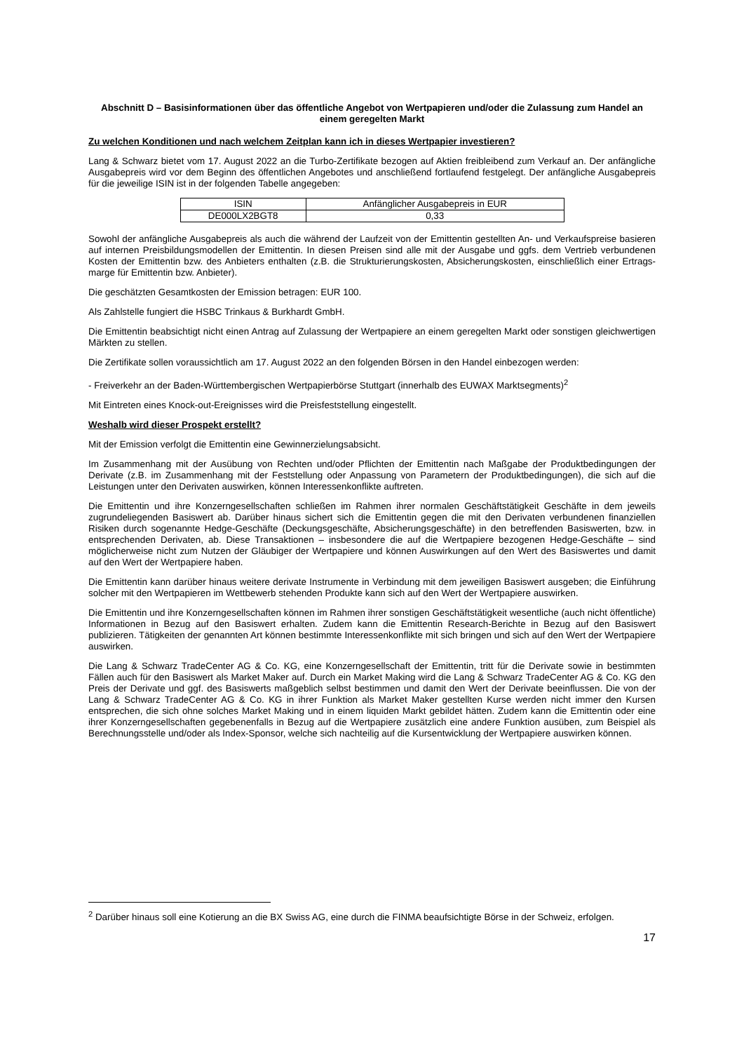Abschnitt D – Basisinformationen über das öffentliche Angebot von Wertpapieren und/oder die Zulassung zum Handel an einem geregelten Markt
Zu welchen Konditionen und nach welchem Zeitplan kann ich in dieses Wertpapier investieren?
Lang & Schwarz bietet vom 17. August 2022 an die Turbo-Zertifikate bezogen auf Aktien freibleibend zum Verkauf an. Der anfängliche Ausgabepreis wird vor dem Beginn des öffentlichen Angebotes und anschließend fortlaufend festgelegt. Der anfängliche Ausgabepreis für die jeweilige ISIN ist in der folgenden Tabelle angegeben:
| ISIN | Anfänglicher Ausgabepreis in EUR |
| --- | --- |
| DE000LX2BGT8 | 0,33 |
Sowohl der anfängliche Ausgabepreis als auch die während der Laufzeit von der Emittentin gestellten An- und Verkaufspreise basieren auf internen Preisbildungsmodellen der Emittentin. In diesen Preisen sind alle mit der Ausgabe und ggfs. dem Vertrieb verbundenen Kosten der Emittentin bzw. des Anbieters enthalten (z.B. die Strukturierungskosten, Absicherungskosten, einschließlich einer Ertrags-marge für Emittentin bzw. Anbieter).
Die geschätzten Gesamtkosten der Emission betragen: EUR 100.
Als Zahlstelle fungiert die HSBC Trinkaus & Burkhardt GmbH.
Die Emittentin beabsichtigt nicht einen Antrag auf Zulassung der Wertpapiere an einem geregelten Markt oder sonstigen gleichwertigen Märkten zu stellen.
Die Zertifikate sollen voraussichtlich am 17. August 2022 an den folgenden Börsen in den Handel einbezogen werden:
- Freiverkehr an der Baden-Württembergischen Wertpapierbörse Stuttgart (innerhalb des EUWAX Marktsegments)<sup>2</sup>
Mit Eintreten eines Knock-out-Ereignisses wird die Preisfeststellung eingestellt.
Weshalb wird dieser Prospekt erstellt?
Mit der Emission verfolgt die Emittentin eine Gewinnerzielungsabsicht.
Im Zusammenhang mit der Ausübung von Rechten und/oder Pflichten der Emittentin nach Maßgabe der Produktbedingungen der Derivate (z.B. im Zusammenhang mit der Feststellung oder Anpassung von Parametern der Produktbedingungen), die sich auf die Leistungen unter den Derivaten auswirken, können Interessenkonflikte auftreten.
Die Emittentin und ihre Konzerngesellschaften schließen im Rahmen ihrer normalen Geschäftstätigkeit Geschäfte in dem jeweils zugrundeliegenden Basiswert ab. Darüber hinaus sichert sich die Emittentin gegen die mit den Derivaten verbundenen finanziellen Risiken durch sogenannte Hedge-Geschäfte (Deckungsgeschäfte, Absicherungsgeschäfte) in den betreffenden Basiswerten, bzw. in entsprechenden Derivaten, ab. Diese Transaktionen – insbesondere die auf die Wertpapiere bezogenen Hedge-Geschäfte – sind möglicherweise nicht zum Nutzen der Gläubiger der Wertpapiere und können Auswirkungen auf den Wert des Basiswertes und damit auf den Wert der Wertpapiere haben.
Die Emittentin kann darüber hinaus weitere derivate Instrumente in Verbindung mit dem jeweiligen Basiswert ausgeben; die Einführung solcher mit den Wertpapieren im Wettbewerb stehenden Produkte kann sich auf den Wert der Wertpapiere auswirken.
Die Emittentin und ihre Konzerngesellschaften können im Rahmen ihrer sonstigen Geschäftstätigkeit wesentliche (auch nicht öffentliche) Informationen in Bezug auf den Basiswert erhalten. Zudem kann die Emittentin Research-Berichte in Bezug auf den Basiswert publizieren. Tätigkeiten der genannten Art können bestimmte Interessenkonflikte mit sich bringen und sich auf den Wert der Wertpapiere auswirken.
Die Lang & Schwarz TradeCenter AG & Co. KG, eine Konzerngesellschaft der Emittentin, tritt für die Derivate sowie in bestimmten Fällen auch für den Basiswert als Market Maker auf. Durch ein Market Making wird die Lang & Schwarz TradeCenter AG & Co. KG den Preis der Derivate und ggf. des Basiswerts maßgeblich selbst bestimmen und damit den Wert der Derivate beeinflussen. Die von der Lang & Schwarz TradeCenter AG & Co. KG in ihrer Funktion als Market Maker gestellten Kurse werden nicht immer den Kursen entsprechen, die sich ohne solches Market Making und in einem liquiden Markt gebildet hätten. Zudem kann die Emittentin oder eine ihrer Konzerngesellschaften gegebenenfalls in Bezug auf die Wertpapiere zusätzlich eine andere Funktion ausüben, zum Beispiel als Berechnungsstelle und/oder als Index-Sponsor, welche sich nachteilig auf die Kursentwicklung der Wertpapiere auswirken können.
<sup>2</sup> Darüber hinaus soll eine Kotierung an die BX Swiss AG, eine durch die FINMA beaufsichtigte Börse in der Schweiz, erfolgen.
17